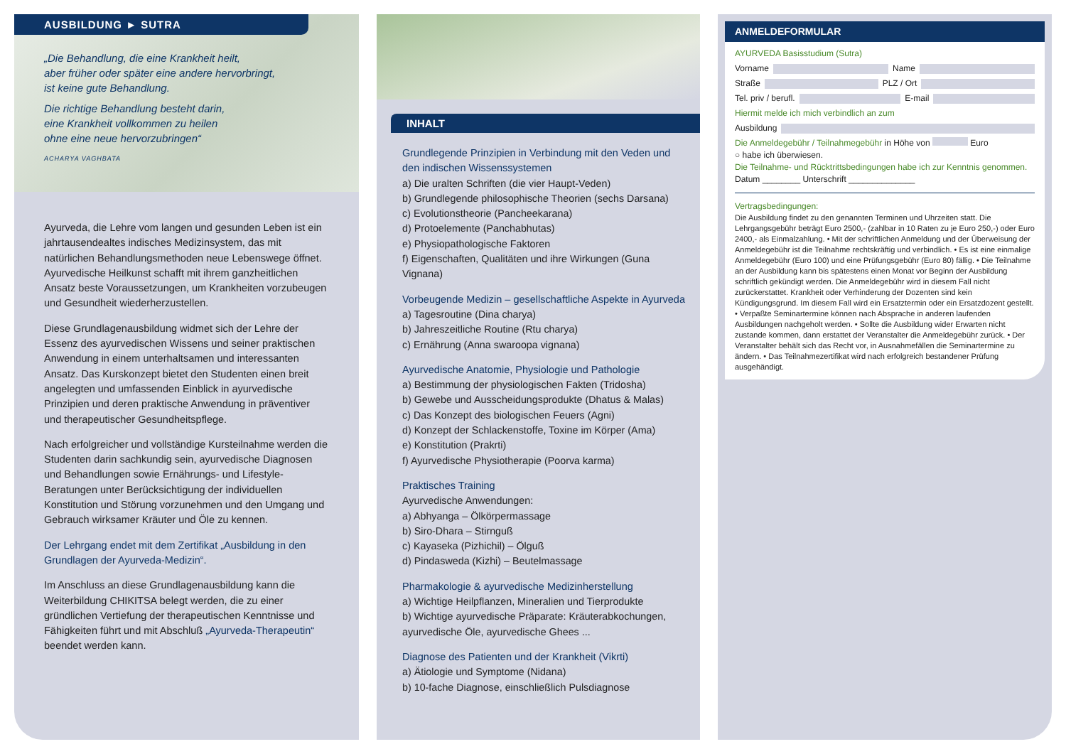AUSBILDUNG ► SUTRA
„Die Behandlung, die eine Krankheit heilt,
aber früher oder später eine andere hervorbringt,
ist keine gute Behandlung.
Die richtige Behandlung besteht darin,
eine Krankheit vollkommen zu heilen
ohne eine neue hervorzubringen“
ACHARYA VAGHBATA
Ayurveda, die Lehre vom langen und gesunden Leben ist ein jahrtausendealtes indisches Medizinsystem, das mit natürlichen Behandlungsmethoden neue Lebenswege öffnet. Ayurvedische Heilkunst schafft mit ihrem ganzheitlichen Ansatz beste Voraussetzungen, um Krankheiten vorzubeugen und Gesundheit wiederherzustellen.
Diese Grundlagenausbildung widmet sich der Lehre der Essenz des ayurvedischen Wissens und seiner praktischen Anwendung in einem unterhaltsamen und interessanten Ansatz. Das Kurskonzept bietet den Studenten einen breit angelegten und umfassenden Einblick in ayurvedische Prinzipien und deren praktische Anwendung in präventiver und therapeutischer Gesundheitspflege.
Nach erfolgreicher und vollständige Kursteilnahme werden die Studenten darin sachkundig sein, ayurvedische Diagnosen und Behandlungen sowie Ernährungs- und Lifestyle-Beratungen unter Berücksichtigung der individuellen Konstitution und Störung vorzunehmen und den Umgang und Gebrauch wirksamer Kräuter und Öle zu kennen.
Der Lehrgang endet mit dem Zertifikat „Ausbildung in den Grundlagen der Ayurveda-Medizin“.
Im Anschluss an diese Grundlagenausbildung kann die Weiterbildung CHIKITSA belegt werden, die zu einer gründlichen Vertiefung der therapeutischen Kenntnisse und Fähigkeiten führt und mit Abschluß „Ayurveda-Therapeutin“ beendet werden kann.
INHALT
Grundlegende Prinzipien in Verbindung mit den Veden und den indischen Wissenssystemen
a) Die uralten Schriften (die vier Haupt-Veden)
b) Grundlegende philosophische Theorien (sechs Darsana)
c) Evolutionstheorie (Pancheekarana)
d) Protoelemente (Panchabhutas)
e) Physiopathologische Faktoren
f) Eigenschaften, Qualitäten und ihre Wirkungen (Guna Vignana)
Vorbeugende Medizin – gesellschaftliche Aspekte in Ayurveda
a) Tagesroutine (Dina charya)
b) Jahreszeitliche Routine (Rtu charya)
c) Ernährung (Anna swaroopa vignana)
Ayurvedische Anatomie, Physiologie und Pathologie
a) Bestimmung der physiologischen Fakten (Tridosha)
b) Gewebe und Ausscheidungsprodukte (Dhatus & Malas)
c) Das Konzept des biologischen Feuers (Agni)
d) Konzept der Schlackenstoffe, Toxine im Körper (Ama)
e) Konstitution (Prakrti)
f) Ayurvedische Physiotherapie (Poorva karma)
Praktisches Training
Ayurvedische Anwendungen:
a) Abhyanga – Ölkörpermassage
b) Siro-Dhara – Stirnguß
c) Kayaseka (Pizhichil) – Ölguß
d) Pindasweda (Kizhi) – Beutelmassage
Pharmakologie & ayurvedische Medizinherstellung
a) Wichtige Heilpflanzen, Mineralien und Tierprodukte
b) Wichtige ayurvedische Präparate: Kräuterabkochungen, ayurvedische Öle, ayurvedische Ghees ...
Diagnose des Patienten und der Krankheit (Vikrti)
a) Ätiologie und Symptome (Nidana)
b) 10-fache Diagnose, einschließlich Pulsdiagnose
ANMELDEFORMULAR
AYURVEDA Basisstudium (Sutra)
Vorname Name
Straße PLZ / Ort
Tel. priv / berufl. E-mail
Hiermit melde ich mich verbindlich an zum
Ausbildung
Die Anmeldegebühr / Teilnahmegebühr in Höhe von Euro
○ habe ich überwiesen.
Die Teilnahme- und Rücktrittsbedingungen habe ich zur Kenntnis genommen.
Datum ________ Unterschrift ______________
Vertragsbedingungen:
Die Ausbildung findet zu den genannten Terminen und Uhrzeiten statt. Die Lehrgangsgebühr beträgt Euro 2500,- (zahlbar in 10 Raten zu je Euro 250,-) oder Euro 2400,- als Einmalzahlung. • Mit der schriftlichen Anmeldung und der Überweisung der Anmeldegebühr ist die Teilnahme rechtskräftig und verbindlich. • Es ist eine einmalige Anmeldegebühr (Euro 100) und eine Prüfungsgebühr (Euro 80) fällig. • Die Teilnahme an der Ausbildung kann bis spätestens einen Monat vor Beginn der Ausbildung schriftlich gekündigt werden. Die Anmeldegebühr wird in diesem Fall nicht zurückerstattet. Krankheit oder Verhinderung der Dozenten sind kein Kündigungsgrund. Im diesem Fall wird ein Ersatztermin oder ein Ersatzdozent gestellt. • Verpaßte Seminartermine können nach Absprache in anderen laufenden Ausbildungen nachgeholt werden. • Sollte die Ausbildung wider Erwarten nicht zustande kommen, dann erstattet der Veranstalter die Anmeldegebühr zurück. • Der Veranstalter behält sich das Recht vor, in Ausnahmefällen die Seminartermine zu ändern. • Das Teilnahmezertifikat wird nach erfolgreich bestandener Prüfung ausgehändigt.